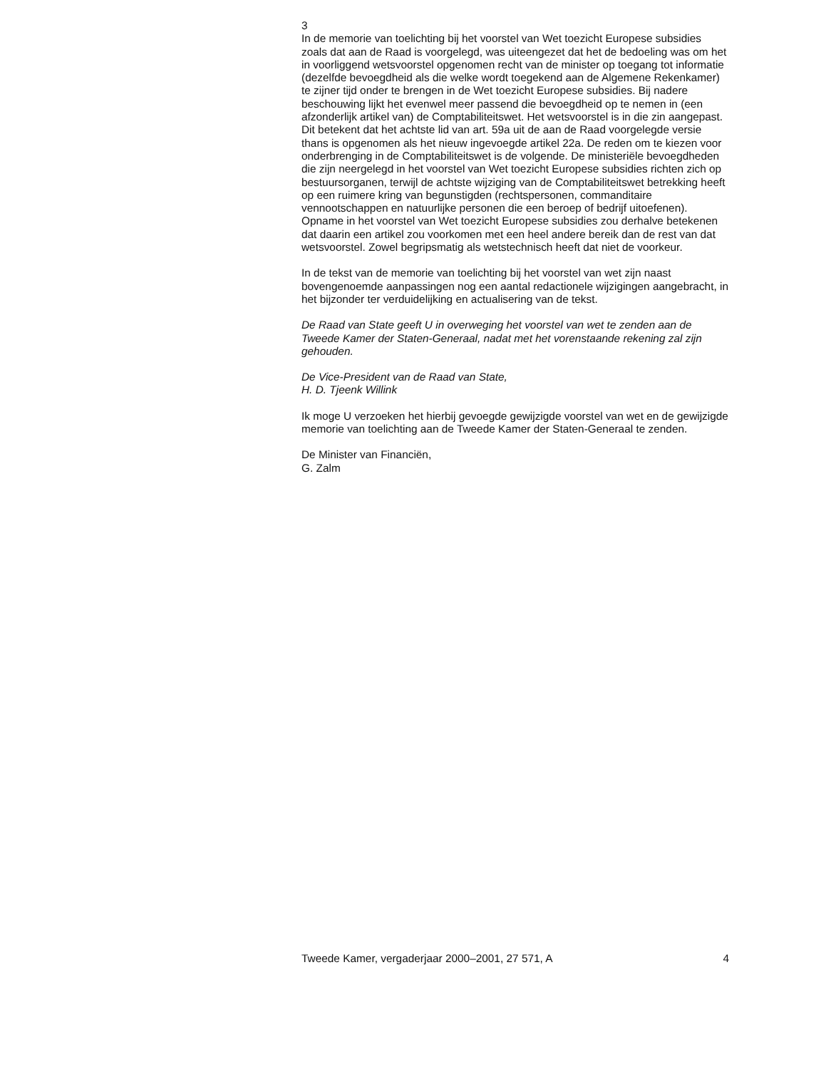3
In de memorie van toelichting bij het voorstel van Wet toezicht Europese subsidies zoals dat aan de Raad is voorgelegd, was uiteengezet dat het de bedoeling was om het in voorliggend wetsvoorstel opgenomen recht van de minister op toegang tot informatie (dezelfde bevoegdheid als die welke wordt toegekend aan de Algemene Rekenkamer) te zijner tijd onder te brengen in de Wet toezicht Europese subsidies. Bij nadere beschouwing lijkt het evenwel meer passend die bevoegdheid op te nemen in (een afzonderlijk artikel van) de Comptabiliteitswet. Het wetsvoorstel is in die zin aangepast. Dit betekent dat het achtste lid van art. 59a uit de aan de Raad voorgelegde versie thans is opgenomen als het nieuw ingevoegde artikel 22a. De reden om te kiezen voor onderbrenging in de Comptabiliteitswet is de volgende. De ministeriële bevoegdheden die zijn neergelegd in het voorstel van Wet toezicht Europese subsidies richten zich op bestuursorganen, terwijl de achtste wijziging van de Comptabiliteitswet betrekking heeft op een ruimere kring van begunstigden (rechtspersonen, commanditaire vennootschappen en natuurlijke personen die een beroep of bedrijf uitoefenen). Opname in het voorstel van Wet toezicht Europese subsidies zou derhalve betekenen dat daarin een artikel zou voorkomen met een heel andere bereik dan de rest van dat wetsvoorstel. Zowel begripsmatig als wetstechnisch heeft dat niet de voorkeur.
In de tekst van de memorie van toelichting bij het voorstel van wet zijn naast bovengenoemde aanpassingen nog een aantal redactionele wijzigingen aangebracht, in het bijzonder ter verduidelijking en actualisering van de tekst.
De Raad van State geeft U in overweging het voorstel van wet te zenden aan de Tweede Kamer der Staten-Generaal, nadat met het vorenstaande rekening zal zijn gehouden.
De Vice-President van de Raad van State,
H. D. Tjeenk Willink
Ik moge U verzoeken het hierbij gevoegde gewijzigde voorstel van wet en de gewijzigde memorie van toelichting aan de Tweede Kamer der Staten-Generaal te zenden.
De Minister van Financiën,
G. Zalm
Tweede Kamer, vergaderjaar 2000–2001, 27 571, A 4